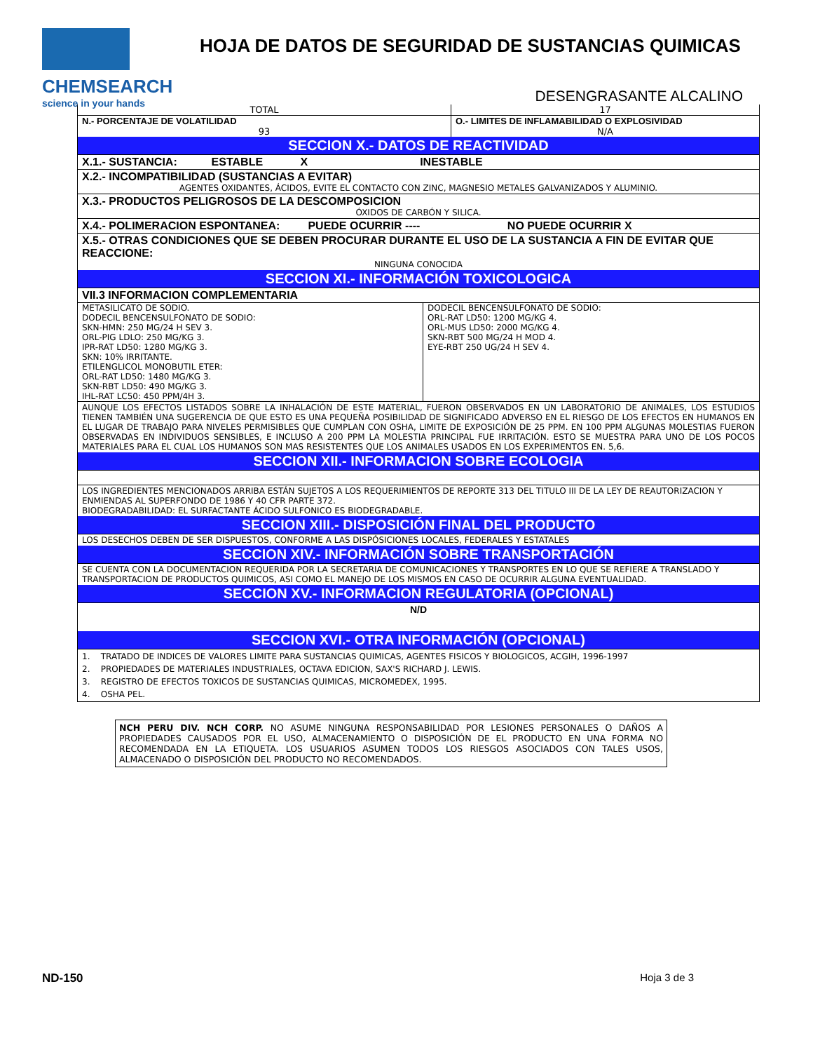CHEMSEARCH
science in your hands
HOJA DE DATOS DE SEGURIDAD DE SUSTANCIAS QUIMICAS
DESENGRASANTE ALCALINO
| TOTAL | 17 |
| N.- PORCENTAJE DE VOLATILIDAD | O.- LIMITES DE INFLAMABILIDAD O EXPLOSIVIDAD |
| 93 | N/A |
SECCION X.- DATOS DE REACTIVIDAD
X.1.- SUSTANCIA: ESTABLE X INESTABLE
X.2.- INCOMPATIBILIDAD (SUSTANCIAS A EVITAR)
AGENTES OXIDANTES, ÁCIDOS, EVITE EL CONTACTO CON ZINC, MAGNESIO METALES GALVANIZADOS Y ALUMINIO.
X.3.- PRODUCTOS PELIGROSOS DE LA DESCOMPOSICION
ÓXIDOS DE CARBÓN Y SILICA.
X.4.- POLIMERACION ESPONTANEA: PUEDE OCURRIR ---- NO PUEDE OCURRIR X
X.5.- OTRAS CONDICIONES QUE SE DEBEN PROCURAR DURANTE EL USO DE LA SUSTANCIA A FIN DE EVITAR QUE REACCIONE:
NINGUNA CONOCIDA
SECCION XI.- INFORMACIÓN TOXICOLOGICA
VII.3 INFORMACION COMPLEMENTARIA
| METASILICATO DE SODIO. DODECIL BENCENSULFONATO DE SODIO: SKN-HMN: 250 MG/24 H SEV 3. ORL-PIG LDLO: 250 MG/KG 3. IPR-RAT LD50: 1280 MG/KG 3. SKN: 10% IRRITANTE. ETILENGLICOL MONOBUTIL ETER: ORL-RAT LD50: 1480 MG/KG 3. SKN-RBT LD50: 490 MG/KG 3. IHL-RAT LC50: 450 PPM/4H 3. | DODECIL BENCENSULFONATO DE SODIO: ORL-RAT LD50: 1200 MG/KG 4. ORL-MUS LD50: 2000 MG/KG 4. SKN-RBT 500 MG/24 H MOD 4. EYE-RBT 250 UG/24 H SEV 4. |
AUNQUE LOS EFECTOS LISTADOS SOBRE LA INHALACIÓN DE ESTE MATERIAL, FUERON OBSERVADOS EN UN LABORATORIO DE ANIMALES, LOS ESTUDIOS TIENEN TAMBIÉN UNA SUGERENCIA DE QUE ESTO ES UNA PEQUEÑA POSIBILIDAD DE SIGNIFICADO ADVERSO EN EL RIESGO DE LOS EFECTOS EN HUMANOS EN EL LUGAR DE TRABAJO PARA NIVELES PERMISIBLES QUE CUMPLAN CON OSHA, LIMITE DE EXPOSICIÓN DE 25 PPM. EN 100 PPM ALGUNAS MOLESTIAS FUERON OBSERVADAS EN INDIVIDUOS SENSIBLES, E INCLUSO A 200 PPM LA MOLESTIA PRINCIPAL FUE IRRITACIÓN. ESTO SE MUESTRA PARA UNO DE LOS POCOS MATERIALES PARA EL CUAL LOS HUMANOS SON MAS RESISTENTES QUE LOS ANIMALES USADOS EN LOS EXPERIMENTOS EN. 5,6.
SECCION XII.- INFORMACION SOBRE ECOLOGIA
LOS INGREDIENTES MENCIONADOS ARRIBA ESTÁN SUJETOS A LOS REQUERIMIENTOS DE REPORTE 313 DEL TITULO III DE LA LEY DE REAUTORIZACION Y ENMIENDAS AL SUPERFONDO DE 1986 Y 40 CFR PARTE 372.
BIODEGRADABILIDAD: EL SURFACTANTE ÁCIDO SULFONICO ES BIODEGRADABLE.
SECCION XIII.- DISPOSICIÓN FINAL DEL PRODUCTO
LOS DESECHOS DEBEN DE SER DISPUESTOS, CONFORME A LAS DISPÓSICIONES LOCALES, FEDERALES Y ESTATALES
SECCION XIV.- INFORMACIÓN SOBRE TRANSPORTACIÓN
SE CUENTA CON LA DOCUMENTACION REQUERIDA POR LA SECRETARIA DE COMUNICACIONES Y TRANSPORTES EN LO QUE SE REFIERE A TRANSLADO Y TRANSPORTACION DE PRODUCTOS QUIMICOS, ASI COMO EL MANEJO DE LOS MISMOS EN CASO DE OCURRIR ALGUNA EVENTUALIDAD.
SECCION XV.- INFORMACION REGULATORIA (OPCIONAL)
N/D
SECCION XVI.- OTRA INFORMACIÓN (OPCIONAL)
1. TRATADO DE INDICES DE VALORES LIMITE PARA SUSTANCIAS QUIMICAS, AGENTES FISICOS Y BIOLOGICOS, ACGIH, 1996-1997
2. PROPIEDADES DE MATERIALES INDUSTRIALES, OCTAVA EDICION, SAX'S RICHARD J. LEWIS.
3. REGISTRO DE EFECTOS TOXICOS DE SUSTANCIAS QUIMICAS, MICROMEDEX, 1995.
4. OSHA PEL.
NCH PERU DIV. NCH CORP. NO ASUME NINGUNA RESPONSABILIDAD POR LESIONES PERSONALES O DAÑOS A PROPIEDADES CAUSADOS POR EL USO, ALMACENAMIENTO O DISPOSICIÓN DE EL PRODUCTO EN UNA FORMA NO RECOMENDADA EN LA ETIQUETA. LOS USUARIOS ASUMEN TODOS LOS RIESGOS ASOCIADOS CON TALES USOS, ALMACENADO O DISPOSICIÓN DEL PRODUCTO NO RECOMENDADOS.
ND-150 Hoja 3 de 3